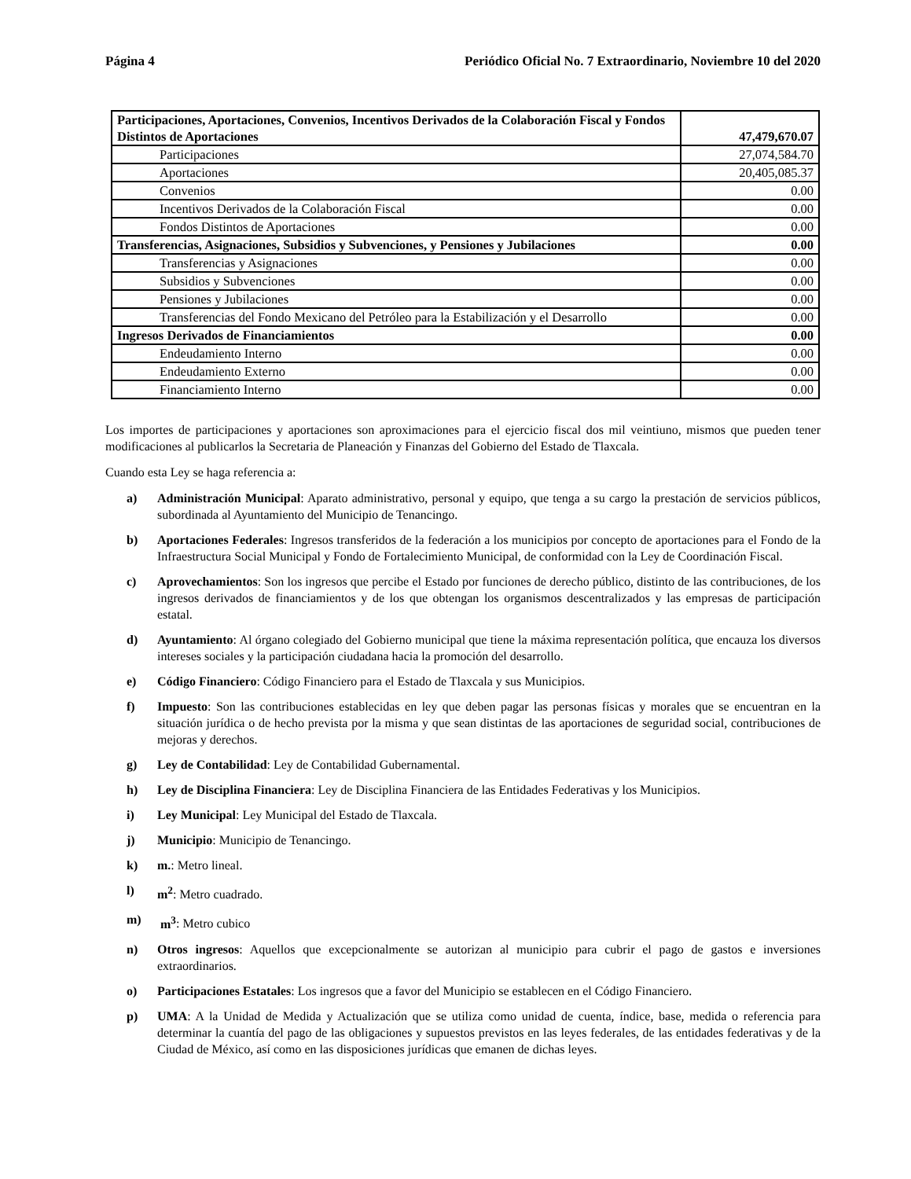Página 4 Periódico Oficial No. 7 Extraordinario, Noviembre 10 del 2020
| Participaciones, Aportaciones, Convenios, Incentivos Derivados de la Colaboración Fiscal y Fondos Distintos de Aportaciones | 47,479,670.07 |
| Participaciones | 27,074,584.70 |
| Aportaciones | 20,405,085.37 |
| Convenios | 0.00 |
| Incentivos Derivados de la Colaboración Fiscal | 0.00 |
| Fondos Distintos de Aportaciones | 0.00 |
| Transferencias, Asignaciones, Subsidios y Subvenciones, y Pensiones y Jubilaciones | 0.00 |
| Transferencias y Asignaciones | 0.00 |
| Subsidios y Subvenciones | 0.00 |
| Pensiones y Jubilaciones | 0.00 |
| Transferencias del Fondo Mexicano del Petróleo para la Estabilización y el Desarrollo | 0.00 |
| Ingresos Derivados de Financiamientos | 0.00 |
| Endeudamiento Interno | 0.00 |
| Endeudamiento Externo | 0.00 |
| Financiamiento Interno | 0.00 |
Los importes de participaciones y aportaciones son aproximaciones para el ejercicio fiscal dos mil veintiuno, mismos que pueden tener modificaciones al publicarlos la Secretaria de Planeación y Finanzas del Gobierno del Estado de Tlaxcala.
Cuando esta Ley se haga referencia a:
a) Administración Municipal: Aparato administrativo, personal y equipo, que tenga a su cargo la prestación de servicios públicos, subordinada al Ayuntamiento del Municipio de Tenancingo.
b) Aportaciones Federales: Ingresos transferidos de la federación a los municipios por concepto de aportaciones para el Fondo de la Infraestructura Social Municipal y Fondo de Fortalecimiento Municipal, de conformidad con la Ley de Coordinación Fiscal.
c) Aprovechamientos: Son los ingresos que percibe el Estado por funciones de derecho público, distinto de las contribuciones, de los ingresos derivados de financiamientos y de los que obtengan los organismos descentralizados y las empresas de participación estatal.
d) Ayuntamiento: Al órgano colegiado del Gobierno municipal que tiene la máxima representación política, que encauza los diversos intereses sociales y la participación ciudadana hacia la promoción del desarrollo.
e) Código Financiero: Código Financiero para el Estado de Tlaxcala y sus Municipios.
f) Impuesto: Son las contribuciones establecidas en ley que deben pagar las personas físicas y morales que se encuentran en la situación jurídica o de hecho prevista por la misma y que sean distintas de las aportaciones de seguridad social, contribuciones de mejoras y derechos.
g) Ley de Contabilidad: Ley de Contabilidad Gubernamental.
h) Ley de Disciplina Financiera: Ley de Disciplina Financiera de las Entidades Federativas y los Municipios.
i) Ley Municipal: Ley Municipal del Estado de Tlaxcala.
j) Municipio: Municipio de Tenancingo.
k) m.: Metro lineal.
l) m<sup>2</sup>: Metro cuadrado.
m) m<sup>3</sup>: Metro cubico
n) Otros ingresos: Aquellos que excepcionalmente se autorizan al municipio para cubrir el pago de gastos e inversiones extraordinarios.
o) Participaciones Estatales: Los ingresos que a favor del Municipio se establecen en el Código Financiero.
p) UMA: A la Unidad de Medida y Actualización que se utiliza como unidad de cuenta, índice, base, medida o referencia para determinar la cuantía del pago de las obligaciones y supuestos previstos en las leyes federales, de las entidades federativas y de la Ciudad de México, así como en las disposiciones jurídicas que emanen de dichas leyes.